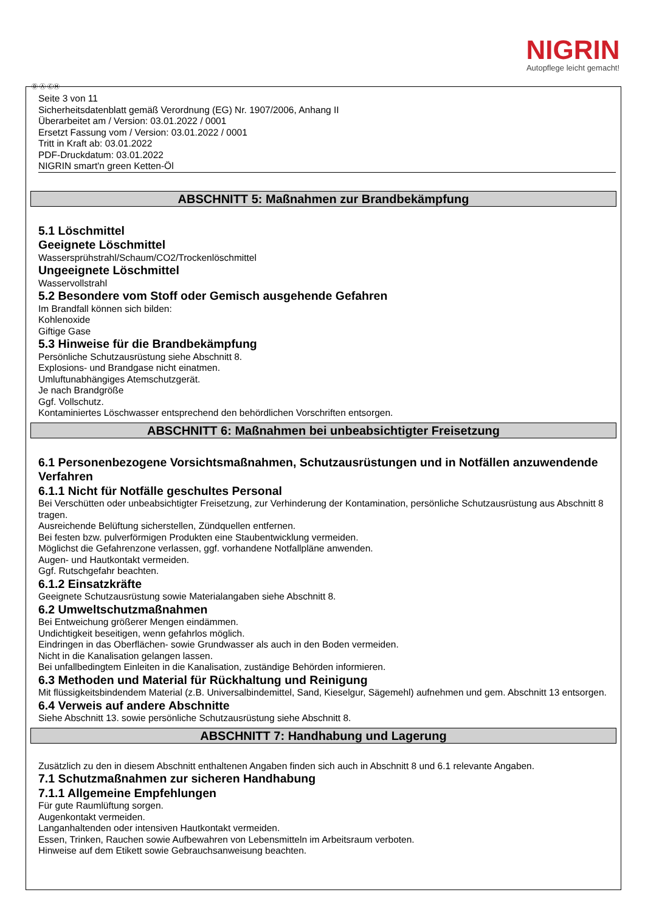NIGRIN
Autopflege leicht gemacht!
Ⓓ Ⓐ ⒸⒽ
Seite 3 von 11
Sicherheitsdatenblatt gemäß Verordnung (EG) Nr. 1907/2006, Anhang II
Überarbeitet am / Version: 03.01.2022 / 0001
Ersetzt Fassung vom / Version: 03.01.2022 / 0001
Tritt in Kraft ab: 03.01.2022
PDF-Druckdatum: 03.01.2022
NIGRIN smart'n green Ketten-Öl
ABSCHNITT 5: Maßnahmen zur Brandbekämpfung
5.1 Löschmittel
Geeignete Löschmittel
Wassersprühstrahl/Schaum/CO2/Trockenlöschmittel
Ungeeignete Löschmittel
Wasservollstrahl
5.2 Besondere vom Stoff oder Gemisch ausgehende Gefahren
Im Brandfall können sich bilden:
Kohlenoxide
Giftige Gase
5.3 Hinweise für die Brandbekämpfung
Persönliche Schutzausrüstung siehe Abschnitt 8.
Explosions- und Brandgase nicht einatmen.
Umluftunabhängiges Atemschutzgerät.
Je nach Brandgröße
Ggf. Vollschutz.
Kontaminiertes Löschwasser entsprechend den behördlichen Vorschriften entsorgen.
ABSCHNITT 6: Maßnahmen bei unbeabsichtigter Freisetzung
6.1 Personenbezogene Vorsichtsmaßnahmen, Schutzausrüstungen und in Notfällen anzuwendende Verfahren
6.1.1 Nicht für Notfälle geschultes Personal
Bei Verschütten oder unbeabsichtigter Freisetzung, zur Verhinderung der Kontamination, persönliche Schutzausrüstung aus Abschnitt 8 tragen.
Ausreichende Belüftung sicherstellen, Zündquellen entfernen.
Bei festen bzw. pulverförmigen Produkten eine Staubentwicklung vermeiden.
Möglichst die Gefahrenzone verlassen, ggf. vorhandene Notfallpläne anwenden.
Augen- und Hautkontakt vermeiden.
Ggf. Rutschgefahr beachten.
6.1.2 Einsatzkräfte
Geeignete Schutzausrüstung sowie Materialangaben siehe Abschnitt 8.
6.2 Umweltschutzmaßnahmen
Bei Entweichung größerer Mengen eindämmen.
Undichtigkeit beseitigen, wenn gefahrlos möglich.
Eindringen in das Oberflächen- sowie Grundwasser als auch in den Boden vermeiden.
Nicht in die Kanalisation gelangen lassen.
Bei unfallbedingtem Einleiten in die Kanalisation, zuständige Behörden informieren.
6.3 Methoden und Material für Rückhaltung und Reinigung
Mit flüssigkeitsbindendem Material (z.B. Universalbindemittel, Sand, Kieselgur, Sägemehl) aufnehmen und gem. Abschnitt 13 entsorgen.
6.4 Verweis auf andere Abschnitte
Siehe Abschnitt 13. sowie persönliche Schutzausrüstung siehe Abschnitt 8.
ABSCHNITT 7: Handhabung und Lagerung
Zusätzlich zu den in diesem Abschnitt enthaltenen Angaben finden sich auch in Abschnitt 8 und 6.1 relevante Angaben.
7.1 Schutzmaßnahmen zur sicheren Handhabung
7.1.1 Allgemeine Empfehlungen
Für gute Raumlüftung sorgen.
Augenkontakt vermeiden.
Langanhaltenden oder intensiven Hautkontakt vermeiden.
Essen, Trinken, Rauchen sowie Aufbewahren von Lebensmitteln im Arbeitsraum verboten.
Hinweise auf dem Etikett sowie Gebrauchsanweisung beachten.